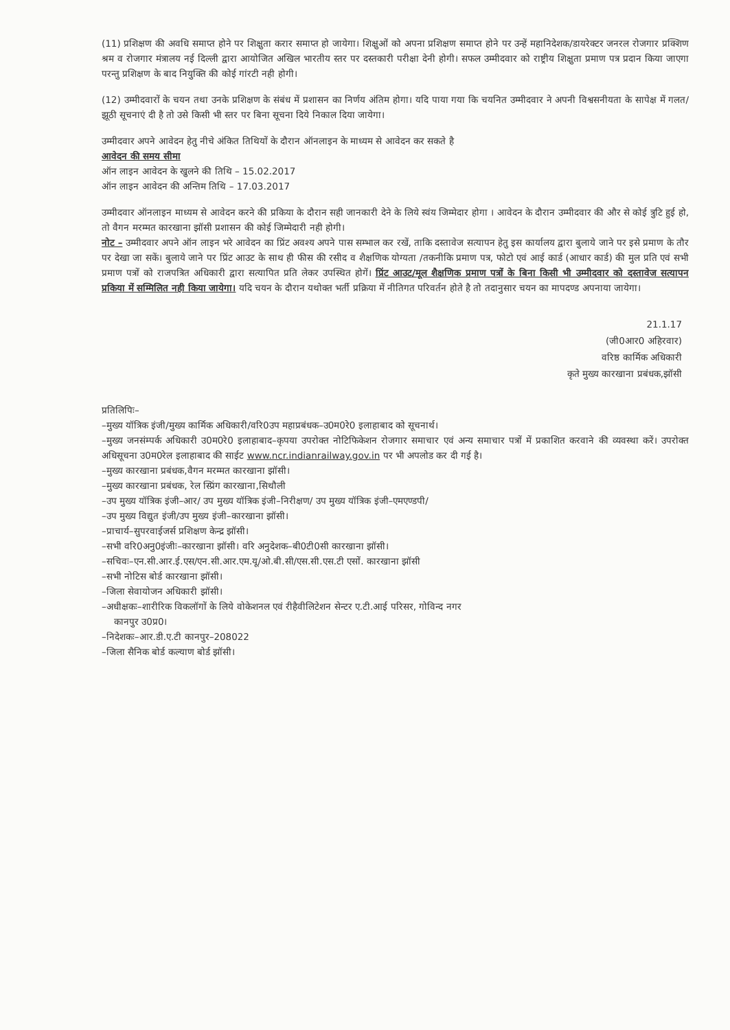(11) प्रशिक्षण की अवधि समाप्त होने पर शिक्षुता करार समाप्त हो जायेगा। शिक्षुओं को अपना प्रशिक्षण समाप्त होने पर उन्हें महानिदेशक/डायरेक्टर जनरल रोजगार प्रक्शिण श्रम व रोजगार मंत्रालय नई दिल्ली द्वारा आयोजित अखिल भारतीय स्तर पर दस्तकारी परीक्षा देनी होगी। सफल उम्मीदवार को राष्ट्रीय शिक्षुता प्रमाण पत्र प्रदान किया जाएगा परन्तु प्रशिक्षण के बाद नियुक्ति की कोई गांरटी नही होगी।
(12) उम्मीदवारों के चयन तथा उनके प्रशिक्षण के संबंध में प्रशासन का निर्णय अंतिम होगा। यदि पाया गया कि चयनित उम्मीदवार ने अपनी विश्वसनीयता के सापेक्ष में गलत/झूठी सूचनाएं दी है तो उसे किसी भी स्तर पर बिना सूचना दिये निकाल दिया जायेगा।
उम्मीदवार अपने आवेदन हेतु नीचे अंकित तिथियों के दौरान ऑनलाइन के माध्यम से आवेदन कर सकते है
आवेदन की समय सीमा
ऑन लाइन आवेदन के खुलने की तिथि – 15.02.2017
ऑन लाइन आवेदन की अन्तिम तिथि – 17.03.2017
उम्मीदवार ऑनलाइन माध्यम से आवेदन करने की प्रकिया के दौरान सही जानकारी देने के लिये स्वंय जिम्मेदार होगा । आवेदन के दौरान उम्मीदवार की और से कोई त्रुटि हुई हो, तो वैगन मरम्मत कारखाना झॉसी प्रशासन की कोई जिम्मेदारी नही होगी।
नोट – उम्मीदवार अपने ऑन लाइन भरे आवेदन का प्रिंट अवश्य अपने पास सम्भाल कर रखें, ताकि दस्तावेज सत्यापन हेतु इस कार्यालय द्वारा बुलाये जाने पर इसे प्रमाण के तौर पर देखा जा सकें। बुलाये जाने पर प्रिंट आउट के साथ ही फीस की रसीद व शैक्षणिक योग्यता /तकनीकि प्रमाण पत्र, फोटो एवं आई कार्ड (आधार कार्ड) की मुल प्रति एवं सभी प्रमाण पत्रों को राजपत्रित अधिकारी द्वारा सत्यापित प्रति लेकर उपस्थित होगें। प्रिंट आउट/मूल शैक्षणिक प्रमाण पत्रों के बिना किसी भी उम्मीदवार को दस्तावेज सत्यापन प्रकिया में सम्मिलित नही किया जायेगा। यदि चयन के दौरान यथोक्त भर्ती प्रक्रिया में नीतिगत परिवर्तन होते है तो तदानुसार चयन का मापदण्ड अपनाया जायेगा।
21.1.17
(जी0आर0 अहिरवार)
वरिष्ठ कार्मिक अधिकारी
कृते मुख्य कारखाना प्रबंधक,झॉसी
प्रतिलिपिः–
–मुख्य यॉत्रिक इंजी/मुख्य कार्मिक अधिकारी/वरि0उप महाप्रबंधक–उ0म0रे0 इलाहाबाद को सूचनार्थ।
–मुख्य जनसंम्पर्क अधिकारी उ0म0रे0 इलाहाबाद–कृपया उपरोक्त नोटिफिकेशन रोजगार समाचार एवं अन्य समाचार पत्रों में प्रकाशित करवाने की व्यवस्था करें। उपरोक्त अधिसूचना उ0म0रेल इलाहाबाद की साईट www.ncr.indianrailway.gov.in पर भी अपलोड कर दी गई है।
–मुख्य कारखाना प्रबंधक,वैगन मरम्मत कारखाना झॉसी।
–मुख्य कारखाना प्रबंधक, रेल स्प्रिंग कारखाना,सिथौली
–उप मुख्य यॉत्रिक इंजी–आर/ उप मुख्य यॉत्रिक इंजी–निरीक्षण/ उप मुख्य यॉत्रिक इंजी–एमएण्डपी/
–उप मुख्य विद्युत इंजी/उप मुख्य इंजी–कारखाना झॉसी।
–प्राचार्य–सुपरवाईजर्स प्रशिक्षण केन्द्र झॉसी।
–सभी वरि0अनु0इंजीः–कारखाना झॉसी। वरि अनुदेशक–बी0टी0सी कारखाना झॉसी।
–सचिवः–एन.सी.आर.ई.एस/एन.सी.आर.एम.यू/ओ.बी.सी/एस.सी.एस.टी एसों. कारखाना झॉसी
–सभी नोटिस बोर्ड कारखाना झॉसी।
–जिला सेवायोजन अधिकारी झॉसी।
–अधीक्षकः–शारीरिक विकलॉगों के लिये वोकेशनल एवं रीहैवीलिटेशन सेन्टर ए.टी.आई परिसर, गोविन्द नगर
कानपुर उ0प्र0।
–निदेशकः–आर.डी.ए.टी कानपुर–208022
–जिला सैनिक बोर्ड कल्याण बोर्ड झॉसी।